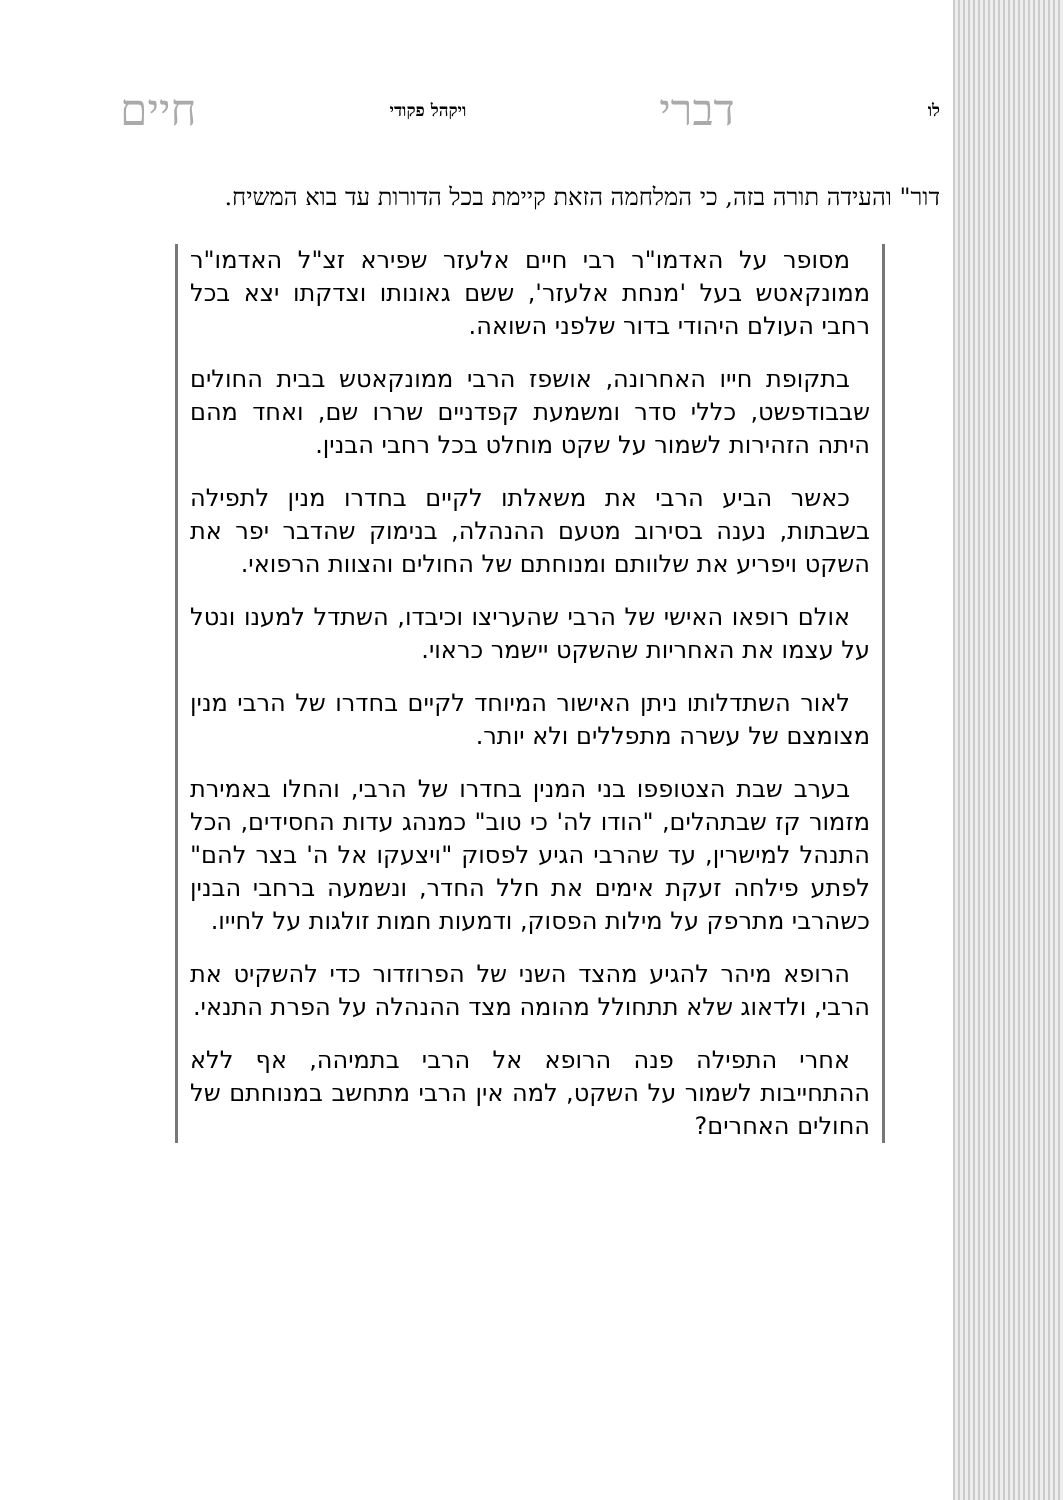לו דברי ויקהל פקודי חיים
דור" והעידה תורה בזה, כי המלחמה הזאת קיימת בכל הדורות עד בוא המשיח.
מסופר על האדמו"ר רבי חיים אלעזר שפירא זצ"ל האדמו"ר ממונקאטש בעל 'מנחת אלעזר', ששם גאונותו וצדקתו יצא בכל רחבי העולם היהודי בדור שלפני השואה.
בתקופת חייו האחרונה, אושפז הרבי ממונקאטש בבית החולים שבבודפשט, כללי סדר ומשמעת קפדניים שררו שם, ואחד מהם היתה הזהירות לשמור על שקט מוחלט בכל רחבי הבנין.
כאשר הביע הרבי את משאלתו לקיים בחדרו מנין לתפילה בשבתות, נענה בסירוב מטעם ההנהלה, בנימוק שהדבר יפר את השקט ויפריע את שלוותם ומנוחתם של החולים והצוות הרפואי.
אולם רופאו האישי של הרבי שהעריצו וכיבדו, השתדל למענו ונטל על עצמו את האחריות שהשקט יישמר כראוי.
לאור השתדלותו ניתן האישור המיוחד לקיים בחדרו של הרבי מנין מצומצם של עשרה מתפללים ולא יותר.
בערב שבת הצטופפו בני המנין בחדרו של הרבי, והחלו באמירת מזמור קז שבתהלים, "הודו לה' כי טוב" כמנהג עדות החסידים, הכל התנהל למישרין, עד שהרבי הגיע לפסוק "ויצעקו אל ה' בצר להם" לפתע פילחה זעקת אימים את חלל החדר, ונשמעה ברחבי הבנין כשהרבי מתרפק על מילות הפסוק, ודמעות חמות זולגות על לחייו.
הרופא מיהר להגיע מהצד השני של הפרוזדור כדי להשקיט את הרבי, ולדאוג שלא תתחולל מהומה מצד ההנהלה על הפרת התנאי.
אחרי התפילה פנה הרופא אל הרבי בתמיהה, אף ללא ההתחייבות לשמור על השקט, למה אין הרבי מתחשב במנוחתם של החולים האחרים?